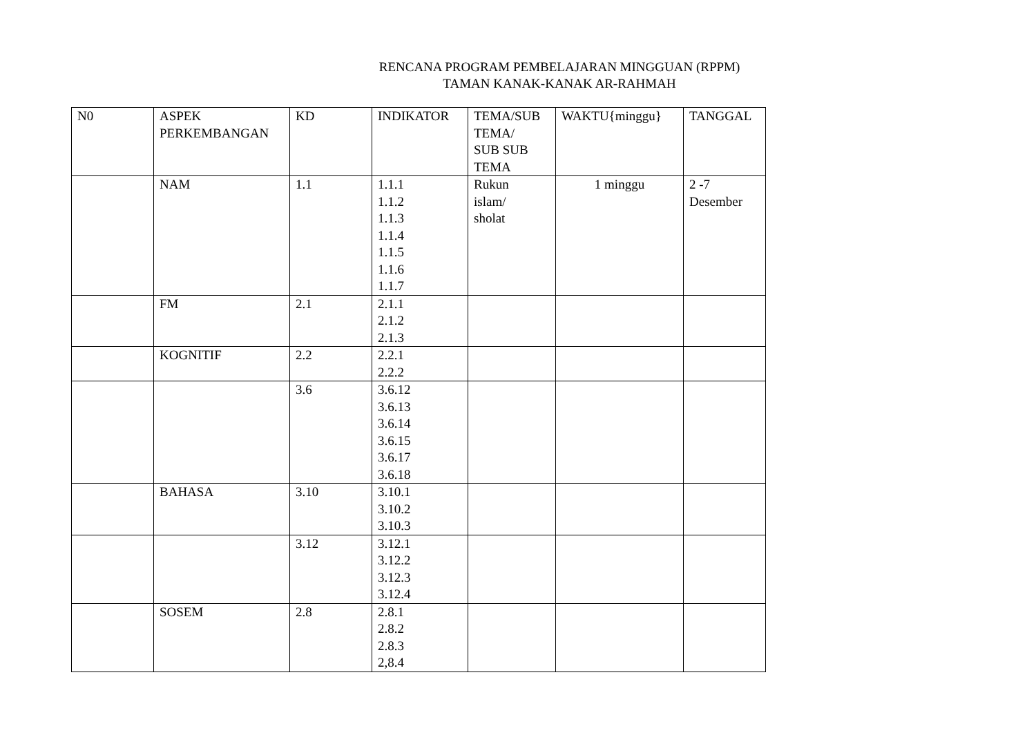RENCANA PROGRAM PEMBELAJARAN MINGGUAN (RPPM)
TAMAN KANAK-KANAK AR-RAHMAH
| N0 | ASPEK PERKEMBANGAN | KD | INDIKATOR | TEMA/SUB TEMA/ SUB SUB TEMA | WAKTU{minggu} | TANGGAL |
| --- | --- | --- | --- | --- | --- | --- |
| | NAM | 1.1 | 1.1.1 1.1.2 1.1.3 1.1.4 1.1.5 1.1.6 1.1.7 | Rukun islam/ sholat | 1 minggu | 2 -7 Desember |
| | FM | 2.1 | 2.1.1 2.1.2 2.1.3 | | | |
| | KOGNITIF | 2.2 | 2.2.1 2.2.2 | | | |
| | | 3.6 | 3.6.12 3.6.13 3.6.14 3.6.15 3.6.17 3.6.18 | | | |
| | BAHASA | 3.10 | 3.10.1 3.10.2 3.10.3 | | | |
| | | 3.12 | 3.12.1 3.12.2 3.12.3 3.12.4 | | | |
| | SOSEM | 2.8 | 2.8.1 2.8.2 2.8.3 2,8.4 | | | |